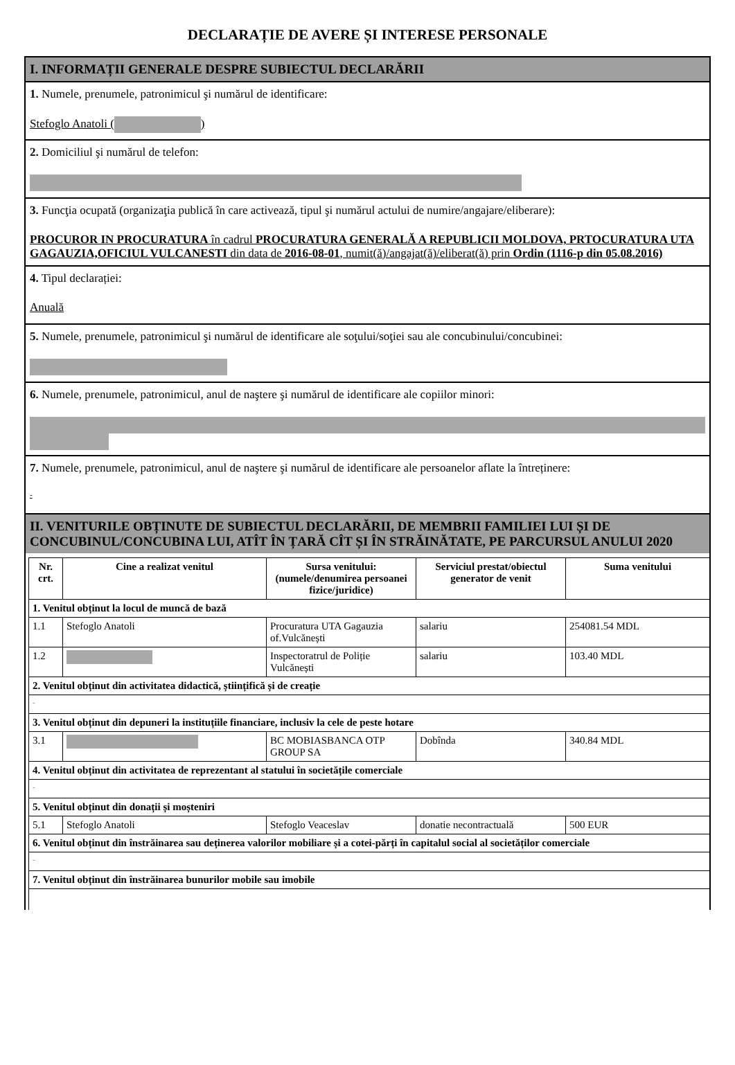DECLARAȚIE DE AVERE ȘI INTERESE PERSONALE
I. INFORMAȚII GENERALE DESPRE SUBIECTUL DECLARĂRII
1. Numele, prenumele, patronimicul şi numărul de identificare:
Stefoglo Anatoli ( )
2. Domiciliul şi numărul de telefon:
3. Funcţia ocupată (organizaţia publică în care activează, tipul şi numărul actului de numire/angajare/eliberare):
PROCUROR IN PROCURATURA în cadrul PROCURATURA GENERALĂ A REPUBLICII MOLDOVA, PRTOCURATURA UTA GAGAUZIA,OFICIUL VULCANESTI din data de 2016-08-01, numit(ă)/angajat(ă)/eliberat(ă) prin Ordin (1116-p din 05.08.2016)
4. Tipul declarației:
Anuală
5. Numele, prenumele, patronimicul şi numărul de identificare ale soţului/soţiei sau ale concubinului/concubinei:
6. Numele, prenumele, patronimicul, anul de naştere şi numărul de identificare ale copiilor minori:
7. Numele, prenumele, patronimicul, anul de naştere şi numărul de identificare ale persoanelor aflate la întreținere:
-
II. VENITURILE OBȚINUTE DE SUBIECTUL DECLARĂRII, DE MEMBRII FAMILIEI LUI ȘI DE CONCUBINUL/CONCUBINA LUI, ATÎT ÎN ȚARĂ CÎT ȘI ÎN STRĂINĂTATE, PE PARCURSUL ANULUI 2020
| Nr. crt. | Cine a realizat venitul | Sursa venitului: (numele/denumirea persoanei fizice/juridice) | Serviciul prestat/obiectul generator de venit | Suma venitului |
| --- | --- | --- | --- | --- |
| 1. Venitul obținut la locul de muncă de bază | | | | |
| 1.1 | Stefoglo Anatoli | Procuratura UTA Gagauzia of.Vulcănești | salariu | 254081.54 MDL |
| 1.2 | | Inspectoratrul de Poliție Vulcănești | salariu | 103.40 MDL |
| 2. Venitul obținut din activitatea didactică, științifică și de creație | | | | |
| - | | | | |
| 3. Venitul obținut din depuneri la instituțiile financiare, inclusiv la cele de peste hotare | | | | |
| 3.1 | | BC MOBIASBANCA OTP GROUP SA | Dobînda | 340.84 MDL |
| 4. Venitul obținut din activitatea de reprezentant al statului în societățile comerciale | | | | |
| - | | | | |
| 5. Venitul obținut din donații și moșteniri | | | | |
| 5.1 | Stefoglo Anatoli | Stefoglo Veaceslav | donatie necontractuală | 500 EUR |
| 6. Venitul obținut din înstrăinarea sau deținerea valorilor mobiliare și a cotei-părți în capitalul social al societăților comerciale | | | | |
| - | | | | |
| 7. Venitul obținut din înstrăinarea bunurilor mobile sau imobile | | | | |